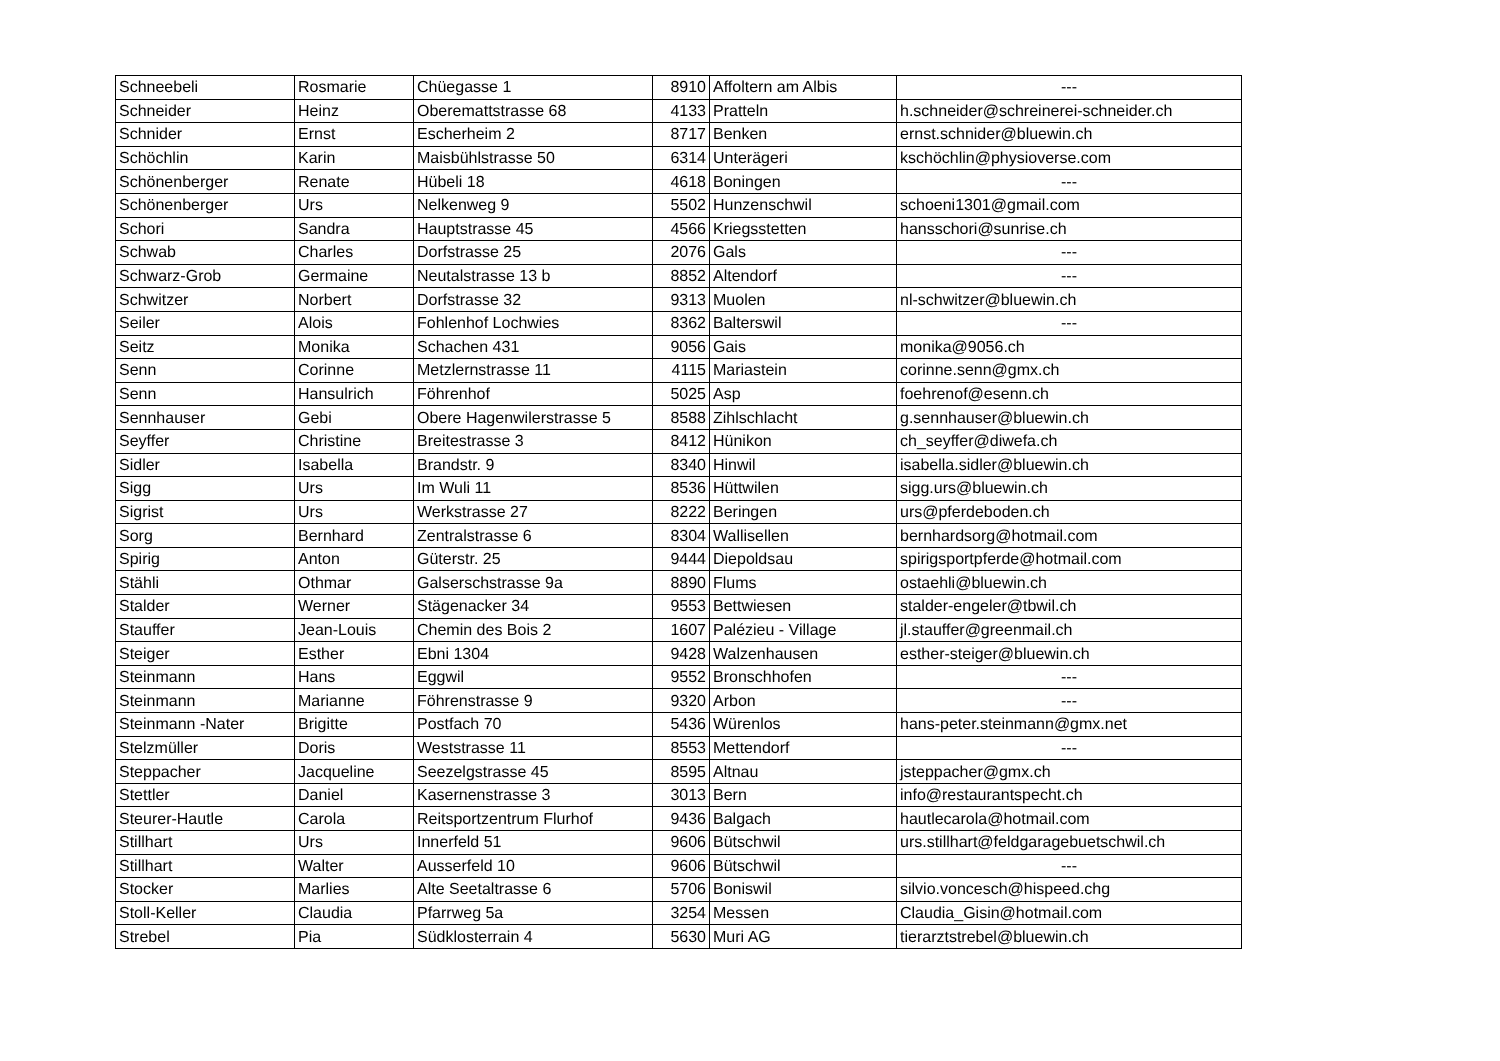| Schneebeli | Rosmarie | Chüegasse 1 | 8910 | Affoltern am Albis | --- |
| Schneider | Heinz | Oberemattstrasse 68 | 4133 | Pratteln | h.schneider@schreinerei-schneider.ch |
| Schnider | Ernst | Escherheim 2 | 8717 | Benken | ernst.schnider@bluewin.ch |
| Schöchlin | Karin | Maisbühlstrasse 50 | 6314 | Unterägeri | kschöchlin@physioverse.com |
| Schönenberger | Renate | Hübeli 18 | 4618 | Boningen | --- |
| Schönenberger | Urs | Nelkenweg 9 | 5502 | Hunzenschwil | schoeni1301@gmail.com |
| Schori | Sandra | Hauptstrasse 45 | 4566 | Kriegsstetten | hansschori@sunrise.ch |
| Schwab | Charles | Dorfstrasse 25 | 2076 | Gals | --- |
| Schwarz-Grob | Germaine | Neutalstrasse 13 b | 8852 | Altendorf | --- |
| Schwitzer | Norbert | Dorfstrasse 32 | 9313 | Muolen | nl-schwitzer@bluewin.ch |
| Seiler | Alois | Fohlenhof Lochwies | 8362 | Balterswil | --- |
| Seitz | Monika | Schachen 431 | 9056 | Gais | monika@9056.ch |
| Senn | Corinne | Metzlernstrasse 11 | 4115 | Mariastein | corinne.senn@gmx.ch |
| Senn | Hansulrich | Föhrenhof | 5025 | Asp | foehrenof@esenn.ch |
| Sennhauser | Gebi | Obere Hagenwilerstrasse 5 | 8588 | Zihlschlacht | g.sennhauser@bluewin.ch |
| Seyffer | Christine | Breitestrasse 3 | 8412 | Hünikon | ch_seyffer@diwefa.ch |
| Sidler | Isabella | Brandstr. 9 | 8340 | Hinwil | isabella.sidler@bluewin.ch |
| Sigg | Urs | Im Wuli 11 | 8536 | Hüttwilen | sigg.urs@bluewin.ch |
| Sigrist | Urs | Werkstrasse 27 | 8222 | Beringen | urs@pferdeboden.ch |
| Sorg | Bernhard | Zentralstrasse 6 | 8304 | Wallisellen | bernhardsorg@hotmail.com |
| Spirig | Anton | Güterstr. 25 | 9444 | Diepoldsau | spirigsportpferde@hotmail.com |
| Stähli | Othmar | Galserschstrasse 9a | 8890 | Flums | ostaehli@bluewin.ch |
| Stalder | Werner | Stägenacker 34 | 9553 | Bettwiesen | stalder-engeler@tbwil.ch |
| Stauffer | Jean-Louis | Chemin des Bois 2 | 1607 | Palézieu - Village | jl.stauffer@greenmail.ch |
| Steiger | Esther | Ebni 1304 | 9428 | Walzenhausen | esther-steiger@bluewin.ch |
| Steinmann | Hans | Eggwil | 9552 | Bronschhofen | --- |
| Steinmann | Marianne | Föhrenstrasse 9 | 9320 | Arbon | --- |
| Steinmann -Nater | Brigitte | Postfach 70 | 5436 | Würenlos | hans-peter.steinmann@gmx.net |
| Stelzmüller | Doris | Weststrasse 11 | 8553 | Mettendorf | --- |
| Steppacher | Jacqueline | Seezelgstrasse 45 | 8595 | Altnau | jsteppacher@gmx.ch |
| Stettler | Daniel | Kasernenstrasse 3 | 3013 | Bern | info@restaurantspecht.ch |
| Steurer-Hautle | Carola | Reitsportzentrum Flurhof | 9436 | Balgach | hautlecarola@hotmail.com |
| Stillhart | Urs | Innerfeld 51 | 9606 | Bütschwil | urs.stillhart@feldgaragebuetschwil.ch |
| Stillhart | Walter | Ausserfeld 10 | 9606 | Bütschwil | --- |
| Stocker | Marlies | Alte Seetaltrasse 6 | 5706 | Boniswil | silvio.voncesch@hispeed.chg |
| Stoll-Keller | Claudia | Pfarrweg 5a | 3254 | Messen | Claudia_Gisin@hotmail.com |
| Strebel | Pia | Südklosterrain 4 | 5630 | Muri AG | tierarztstrebel@bluewin.ch |